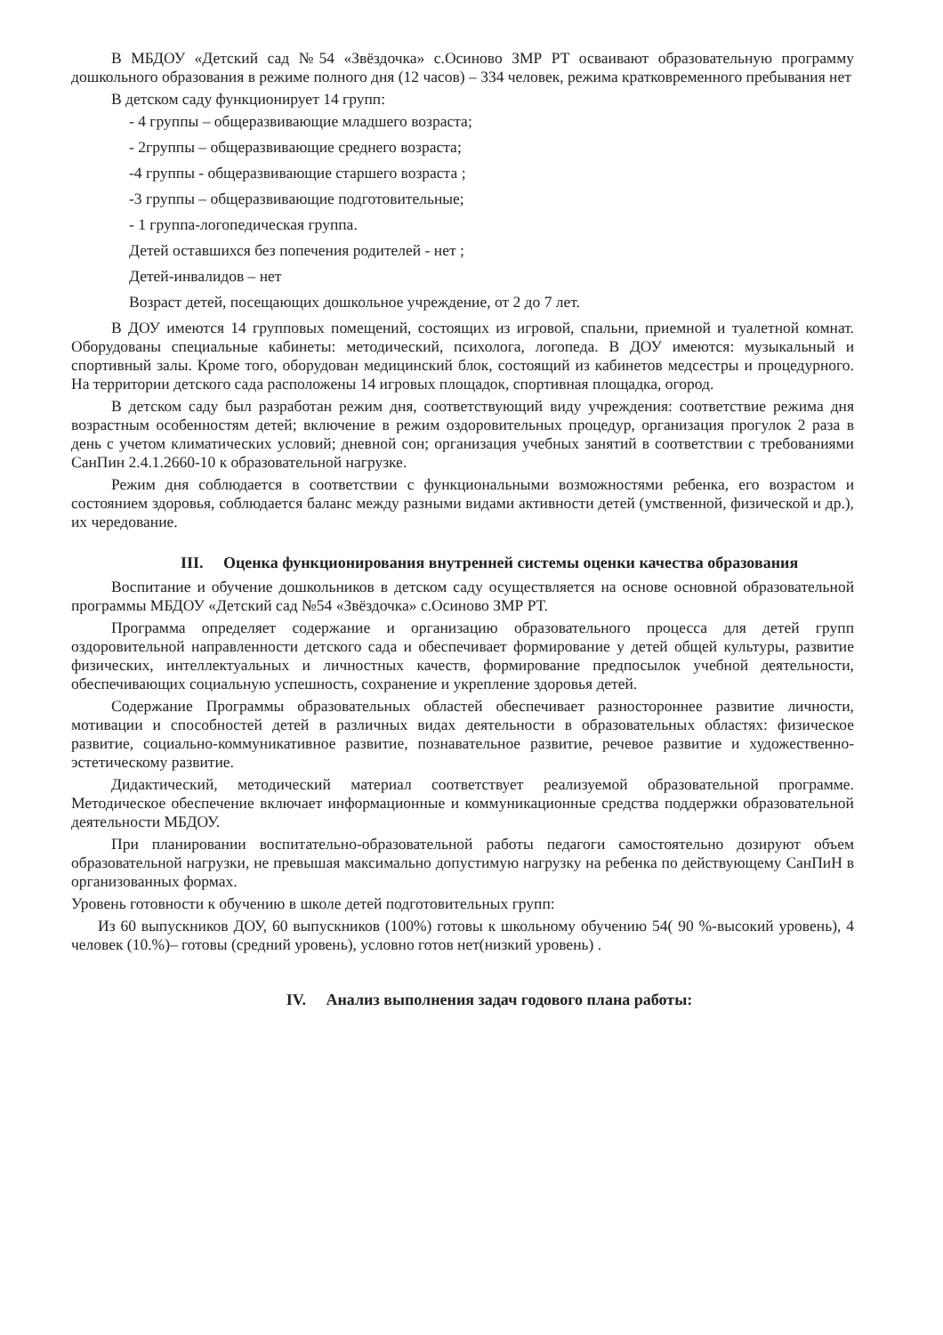В МБДОУ «Детский сад №54 «Звёздочка» с.Осиново ЗМР РТ осваивают образовательную программу дошкольного образования в режиме полного дня (12 часов) – 334 человек, режима кратковременного пребывания нет
В детском саду функционирует 14 групп:
- 4 группы – общеразвивающие младшего возраста;
- 2группы – общеразвивающие среднего возраста;
-4 группы - общеразвивающие старшего возраста ;
-3 группы – общеразвивающие подготовительные;
- 1 группа-логопедическая группа.
Детей оставшихся без попечения родителей - нет ;
Детей-инвалидов – нет
Возраст детей, посещающих дошкольное учреждение, от 2 до 7 лет.
В ДОУ имеются 14 групповых помещений, состоящих из игровой, спальни, приемной и туалетной комнат. Оборудованы специальные кабинеты: методический, психолога, логопеда. В ДОУ имеются: музыкальный и спортивный залы. Кроме того, оборудован медицинский блок, состоящий из кабинетов медсестры и процедурного. На территории детского сада расположены 14 игровых площадок, спортивная площадка, огород.
В детском саду был разработан режим дня, соответствующий виду учреждения: соответствие режима дня возрастным особенностям детей; включение в режим оздоровительных процедур, организация прогулок 2 раза в день с учетом климатических условий; дневной сон; организация учебных занятий в соответствии с требованиями СанПин 2.4.1.2660-10 к образовательной нагрузке.
Режим дня соблюдается в соответствии с функциональными возможностями ребенка, его возрастом и состоянием здоровья, соблюдается баланс между разными видами активности детей (умственной, физической и др.), их чередование.
III. Оценка функционирования внутренней системы оценки качества образования
Воспитание и обучение дошкольников в детском саду осуществляется на основе основной образовательной программы МБДОУ «Детский сад №54 «Звёздочка» с.Осиново ЗМР РТ.
Программа определяет содержание и организацию образовательного процесса для детей групп оздоровительной направленности детского сада и обеспечивает формирование у детей общей культуры, развитие физических, интеллектуальных и личностных качеств, формирование предпосылок учебной деятельности, обеспечивающих социальную успешность, сохранение и укрепление здоровья детей.
Содержание Программы образовательных областей обеспечивает разностороннее развитие личности, мотивации и способностей детей в различных видах деятельности в образовательных областях: физическое развитие, социально-коммуникативное развитие, познавательное развитие, речевое развитие и художественно-эстетическому развитие.
Дидактический, методический материал соответствует реализуемой образовательной программе. Методическое обеспечение включает информационные и коммуникационные средства поддержки образовательной деятельности МБДОУ.
При планировании воспитательно-образовательной работы педагоги самостоятельно дозируют объем образовательной нагрузки, не превышая максимально допустимую нагрузку на ребенка по действующему СанПиН в организованных формах.
Уровень готовности к обучению в школе детей подготовительных групп:
Из 60 выпускников ДОУ, 60 выпускников (100%) готовы к школьному обучению 54( 90 %-высокий уровень), 4 человек (10.%)– готовы (средний уровень), условно готов нет(низкий уровень) .
IV. Анализ выполнения задач годового плана работы: